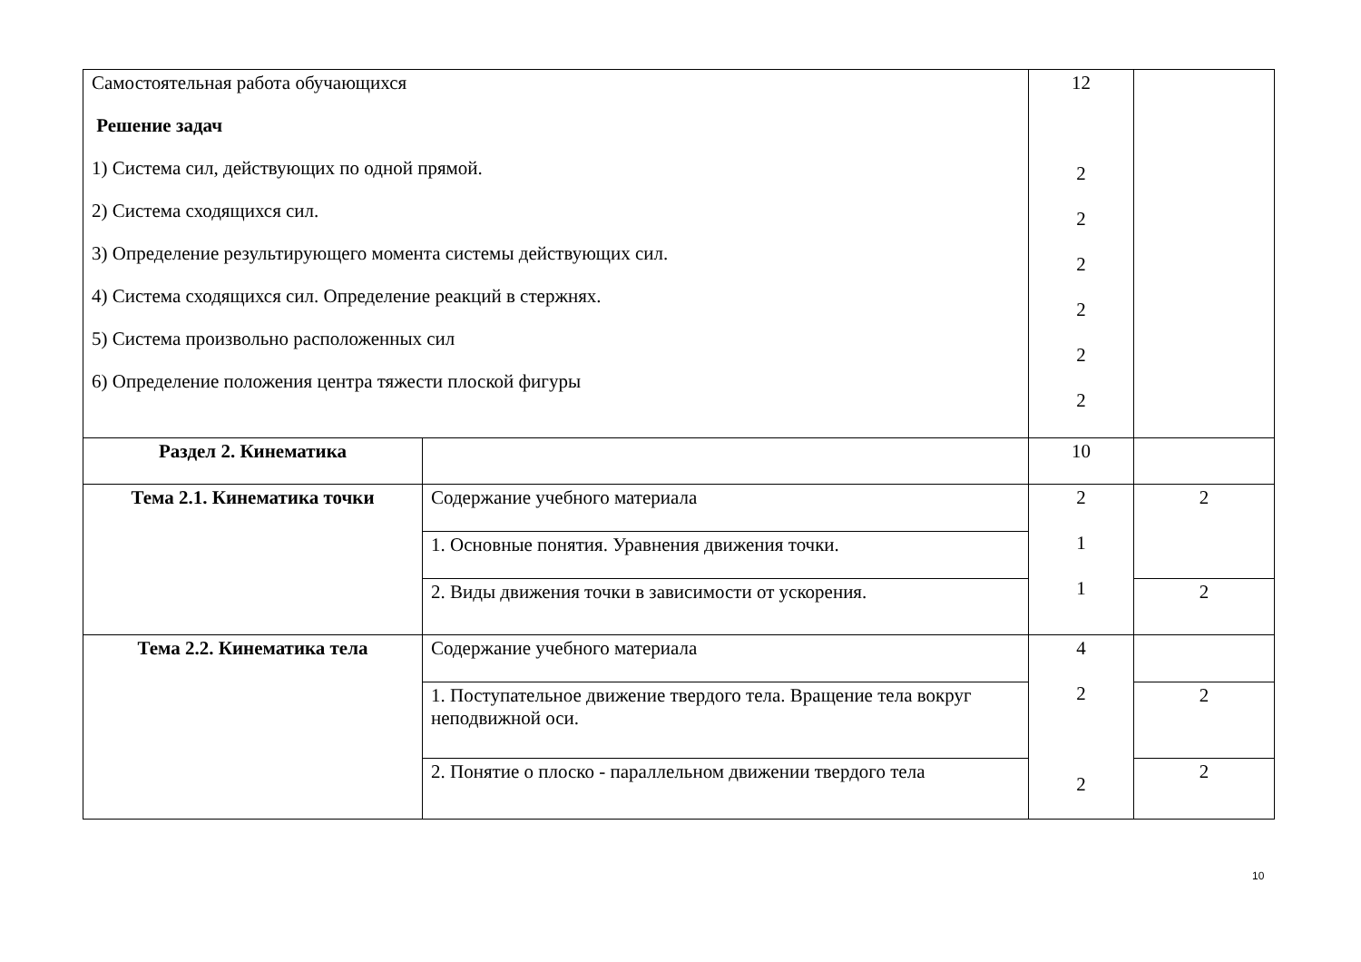| Самостоятельная работа обучающихся Решение задач 1) Система сил, действующих по одной прямой. 2) Система сходящихся сил. 3) Определение результирующего момента системы действующих сил. 4) Система сходящихся сил. Определение реакций в стержнях. 5) Система произвольно расположенных сил 6) Определение положения центра тяжести плоской фигуры | | 12 2 2 2 2 2 2 | |
| Раздел 2. Кинематика | | 10 | |
| Тема 2.1. Кинематика точки | Содержание учебного материала | 2 1 1 | 2 |
| | 1. Основные понятия. Уравнения движения точки. | | |
| | 2. Виды движения точки в зависимости от ускорения. | | 2 |
| Тема 2.2. Кинематика тела | Содержание учебного материала | 4 2 2 | |
| | 1. Поступательное движение твердого тела. Вращение тела вокруг неподвижной оси. | | 2 |
| | 2. Понятие о плоско - параллельном движении твердого тела | | 2 |
10